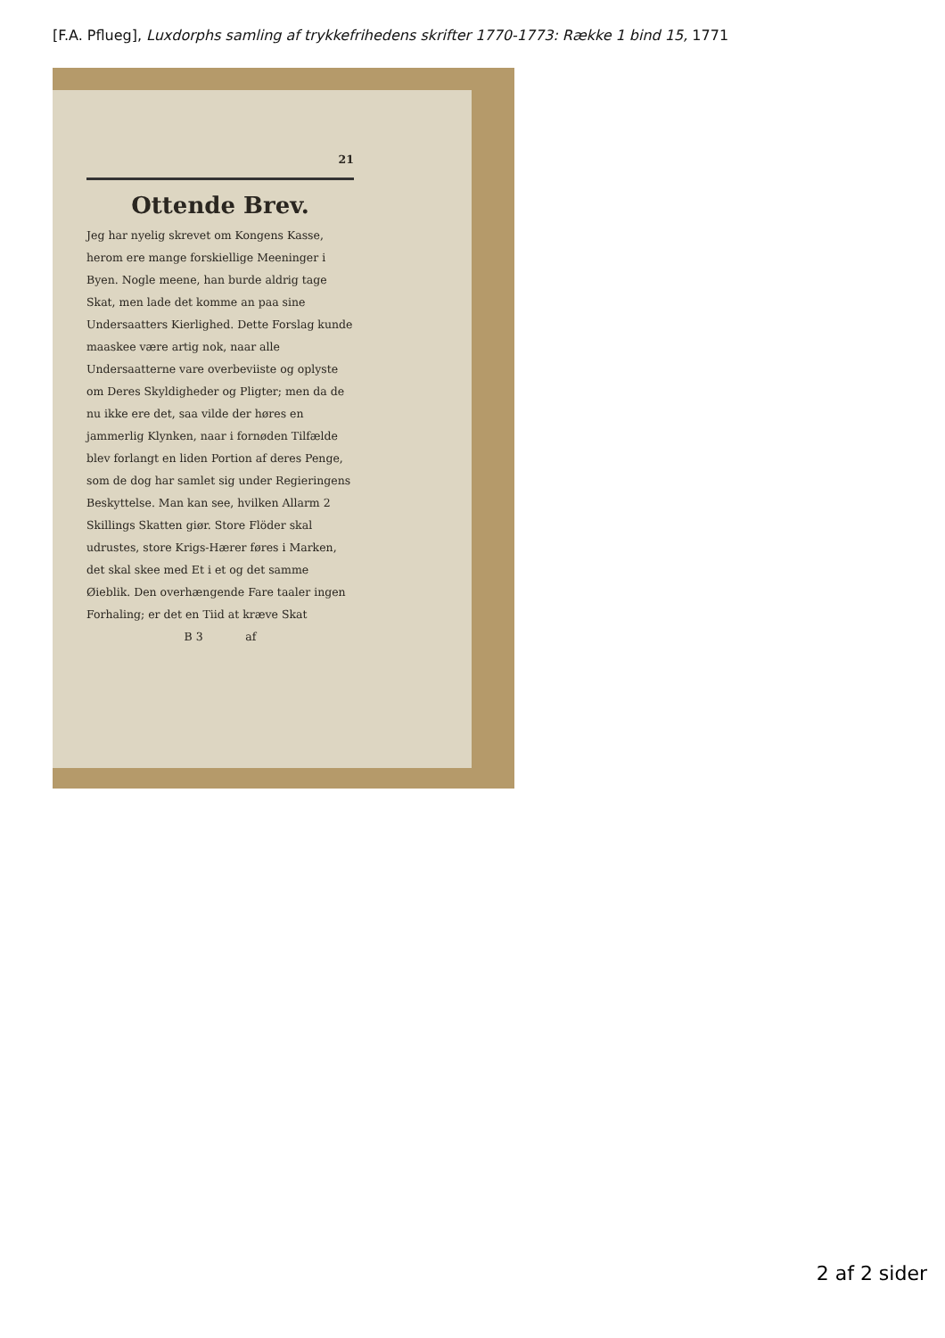[F.A. Pflueg], Luxdorphs samling af trykkefrihedens skrifter 1770-1773: Række 1 bind 15, 1771
21
Ottende Brev.
Jeg har nyelig skrevet om Kongens Kasse, herom ere mange forskiellige Meeninger i Byen. Nogle meene, han burde aldrig tage Skat, men lade det komme an paa sine Undersaatters Kierlighed. Dette Forslag kunde maaskee være artig nok, naar alle Undersaatterne vare overbeviiste og oplyste om Deres Skyldigheder og Pligter; men da de nu ikke ere det, saa vilde der høres en jammerlig Klynken, naar i fornøden Tilfælde blev forlangt en liden Portion af deres Penge, som de dog har samlet sig under Regieringens Beskyttelse. Man kan see, hvilken Allarm 2 Skillings Skatten giør. Store Flöder skal udrustes, store Krigs-Hærer føres i Marken, det skal skee med Et i et og det samme Øieblik. Den overhængende Fare taaler ingen Forhaling; er det en Tiid at kræve Skat
B 3 af
2 af 2 sider